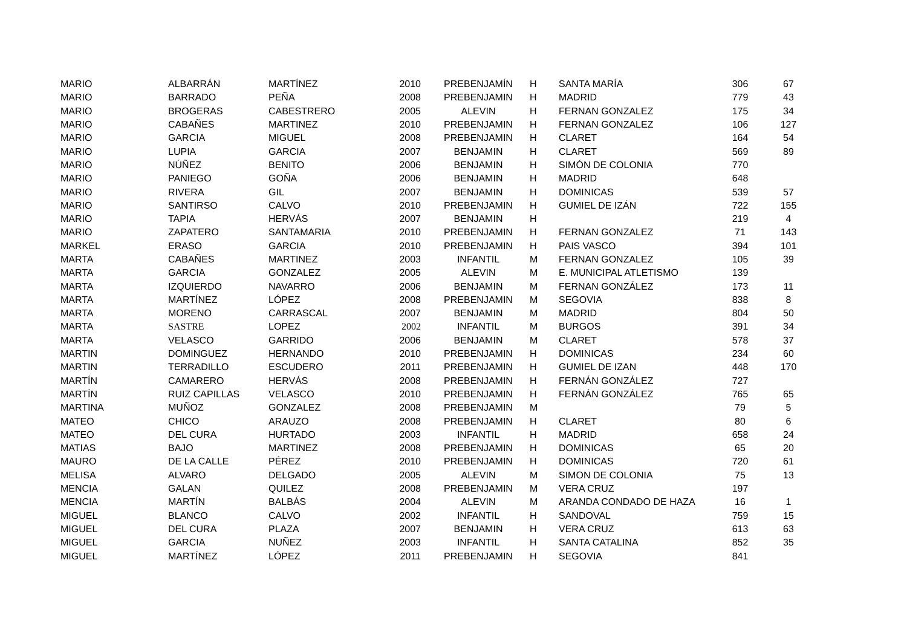| MARIO | ALBARRÁN | MARTÍNEZ | 2010 | PREBENJAMÍN | H | SANTA MARÍA | 306 | 67 |
| MARIO | BARRADO | PEÑA | 2008 | PREBENJAMIN | H | MADRID | 779 | 43 |
| MARIO | BROGERAS | CABESTRERO | 2005 | ALEVIN | H | FERNAN GONZALEZ | 175 | 34 |
| MARIO | CABAÑES | MARTINEZ | 2010 | PREBENJAMIN | H | FERNAN GONZALEZ | 106 | 127 |
| MARIO | GARCIA | MIGUEL | 2008 | PREBENJAMIN | H | CLARET | 164 | 54 |
| MARIO | LUPIA | GARCIA | 2007 | BENJAMIN | H | CLARET | 569 | 89 |
| MARIO | NÚÑEZ | BENITO | 2006 | BENJAMIN | H | SIMÓN DE COLONIA | 770 | |
| MARIO | PANIEGO | GOÑA | 2006 | BENJAMIN | H | MADRID | 648 | |
| MARIO | RIVERA | GIL | 2007 | BENJAMIN | H | DOMINICAS | 539 | 57 |
| MARIO | SANTIRSO | CALVO | 2010 | PREBENJAMIN | H | GUMIEL DE IZÁN | 722 | 155 |
| MARIO | TAPIA | HERVÁS | 2007 | BENJAMIN | H | | 219 | 4 |
| MARIO | ZAPATERO | SANTAMARIA | 2010 | PREBENJAMIN | H | FERNAN GONZALEZ | 71 | 143 |
| MARKEL | ERASO | GARCIA | 2010 | PREBENJAMIN | H | PAIS VASCO | 394 | 101 |
| MARTA | CABAÑES | MARTINEZ | 2003 | INFANTIL | M | FERNAN GONZALEZ | 105 | 39 |
| MARTA | GARCIA | GONZALEZ | 2005 | ALEVIN | M | E. MUNICIPAL ATLETISMO | 139 | |
| MARTA | IZQUIERDO | NAVARRO | 2006 | BENJAMIN | M | FERNAN GONZÁLEZ | 173 | 11 |
| MARTA | MARTÍNEZ | LÓPEZ | 2008 | PREBENJAMIN | M | SEGOVIA | 838 | 8 |
| MARTA | MORENO | CARRASCAL | 2007 | BENJAMIN | M | MADRID | 804 | 50 |
| MARTA | SASTRE | LOPEZ | 2002 | INFANTIL | M | BURGOS | 391 | 34 |
| MARTA | VELASCO | GARRIDO | 2006 | BENJAMIN | M | CLARET | 578 | 37 |
| MARTIN | DOMINGUEZ | HERNANDO | 2010 | PREBENJAMIN | H | DOMINICAS | 234 | 60 |
| MARTIN | TERRADILLO | ESCUDERO | 2011 | PREBENJAMIN | H | GUMIEL DE IZAN | 448 | 170 |
| MARTÍN | CAMARERO | HERVÁS | 2008 | PREBENJAMIN | H | FERNÁN GONZÁLEZ | 727 | |
| MARTÍN | RUIZ CAPILLAS | VELASCO | 2010 | PREBENJAMIN | H | FERNÁN GONZÁLEZ | 765 | 65 |
| MARTINA | MUÑOZ | GONZALEZ | 2008 | PREBENJAMIN | M | | 79 | 5 |
| MATEO | CHICO | ARAUZO | 2008 | PREBENJAMIN | H | CLARET | 80 | 6 |
| MATEO | DEL CURA | HURTADO | 2003 | INFANTIL | H | MADRID | 658 | 24 |
| MATIAS | BAJO | MARTINEZ | 2008 | PREBENJAMIN | H | DOMINICAS | 65 | 20 |
| MAURO | DE LA CALLE | PÉREZ | 2010 | PREBENJAMIN | H | DOMINICAS | 720 | 61 |
| MELISA | ALVARO | DELGADO | 2005 | ALEVIN | M | SIMON DE COLONIA | 75 | 13 |
| MENCIA | GALAN | QUILEZ | 2008 | PREBENJAMIN | M | VERA CRUZ | 197 | |
| MENCIA | MARTÍN | BALBÁS | 2004 | ALEVIN | M | ARANDA CONDADO DE HAZA | 16 | 1 |
| MIGUEL | BLANCO | CALVO | 2002 | INFANTIL | H | SANDOVAL | 759 | 15 |
| MIGUEL | DEL CURA | PLAZA | 2007 | BENJAMIN | H | VERA CRUZ | 613 | 63 |
| MIGUEL | GARCIA | NUÑEZ | 2003 | INFANTIL | H | SANTA CATALINA | 852 | 35 |
| MIGUEL | MARTÍNEZ | LÓPEZ | 2011 | PREBENJAMIN | H | SEGOVIA | 841 | |